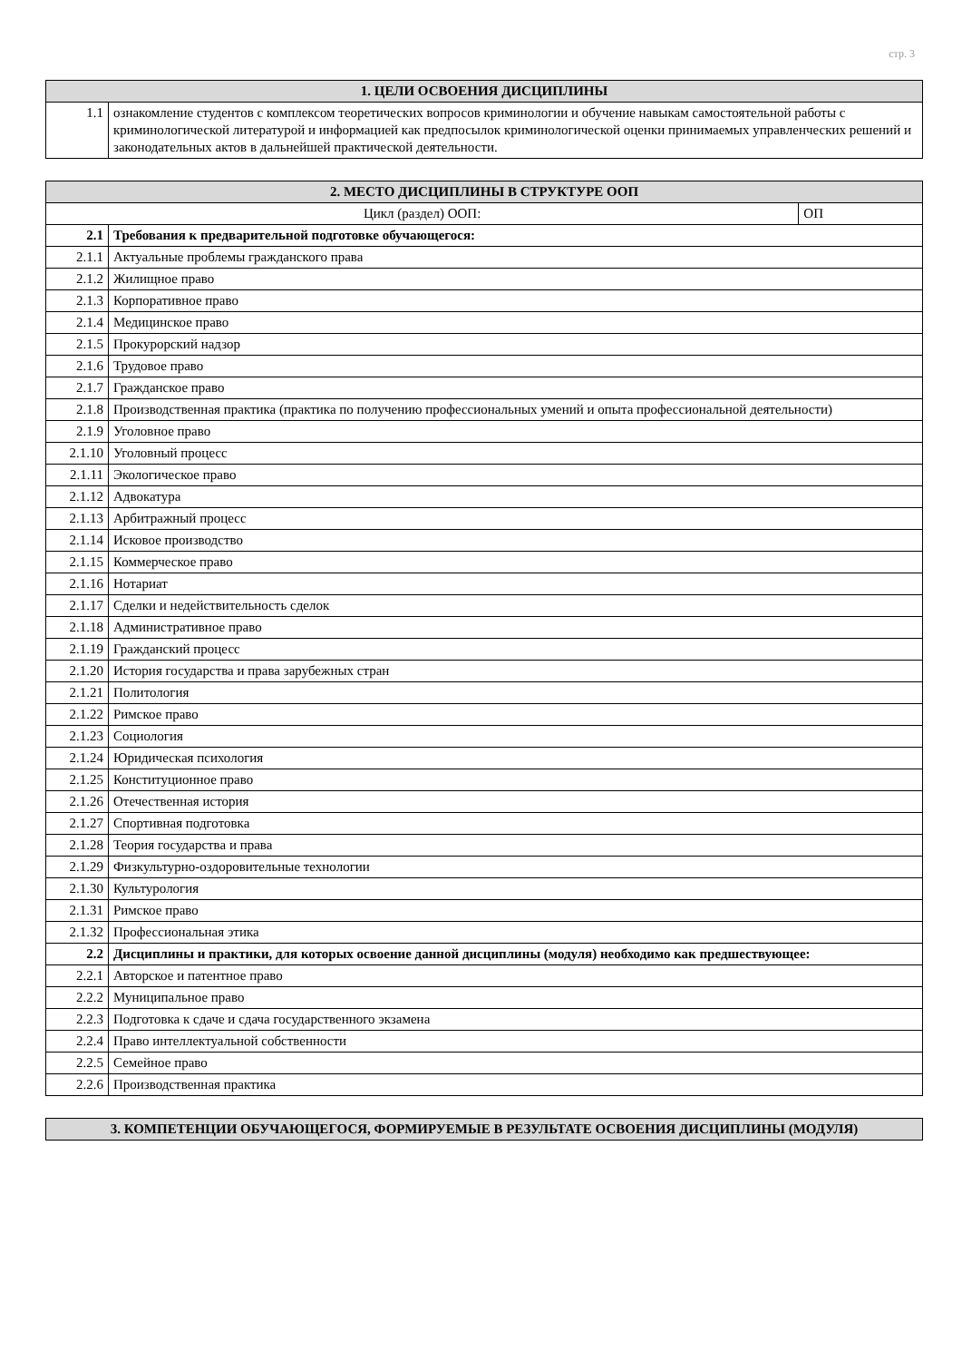стр. 3
| 1. ЦЕЛИ ОСВОЕНИЯ ДИСЦИПЛИНЫ | |
| --- | --- |
| 1.1 | ознакомление студентов с комплексом теоретических вопросов криминологии и обучение навыкам самостоятельной работы с криминологической литературой и информацией как предпосылок криминологической оценки принимаемых управленческих решений и законодательных актов в дальнейшей практической деятельности. |
| 2. МЕСТО ДИСЦИПЛИНЫ В СТРУКТУРЕ ООП | | |
| --- | --- | --- |
| Цикл (раздел) ООП: | | ОП |
| 2.1 | Требования к предварительной подготовке обучающегося: | |
| 2.1.1 | Актуальные проблемы гражданского права | |
| 2.1.2 | Жилищное право | |
| 2.1.3 | Корпоративное право | |
| 2.1.4 | Медицинское право | |
| 2.1.5 | Прокурорский надзор | |
| 2.1.6 | Трудовое право | |
| 2.1.7 | Гражданское право | |
| 2.1.8 | Производственная практика (практика по получению профессиональных умений и опыта профессиональной деятельности) | |
| 2.1.9 | Уголовное право | |
| 2.1.10 | Уголовный процесс | |
| 2.1.11 | Экологическое право | |
| 2.1.12 | Адвокатура | |
| 2.1.13 | Арбитражный процесс | |
| 2.1.14 | Исковое производство | |
| 2.1.15 | Коммерческое право | |
| 2.1.16 | Нотариат | |
| 2.1.17 | Сделки и недействительность сделок | |
| 2.1.18 | Административное право | |
| 2.1.19 | Гражданский процесс | |
| 2.1.20 | История государства и права зарубежных стран | |
| 2.1.21 | Политология | |
| 2.1.22 | Римское право | |
| 2.1.23 | Социология | |
| 2.1.24 | Юридическая психология | |
| 2.1.25 | Конституционное право | |
| 2.1.26 | Отечественная история | |
| 2.1.27 | Спортивная подготовка | |
| 2.1.28 | Теория государства и права | |
| 2.1.29 | Физкультурно-оздоровительные технологии | |
| 2.1.30 | Культурология | |
| 2.1.31 | Римское право | |
| 2.1.32 | Профессиональная этика | |
| 2.2 | Дисциплины и практики, для которых освоение данной дисциплины (модуля) необходимо как предшествующее: | |
| 2.2.1 | Авторское и патентное право | |
| 2.2.2 | Муниципальное право | |
| 2.2.3 | Подготовка к сдаче и сдача государственного экзамена | |
| 2.2.4 | Право интеллектуальной собственности | |
| 2.2.5 | Семейное право | |
| 2.2.6 | Производственная практика | |
| 3. КОМПЕТЕНЦИИ ОБУЧАЮЩЕГОСЯ, ФОРМИРУЕМЫЕ В РЕЗУЛЬТАТЕ ОСВОЕНИЯ ДИСЦИПЛИНЫ (МОДУЛЯ) |
| --- |